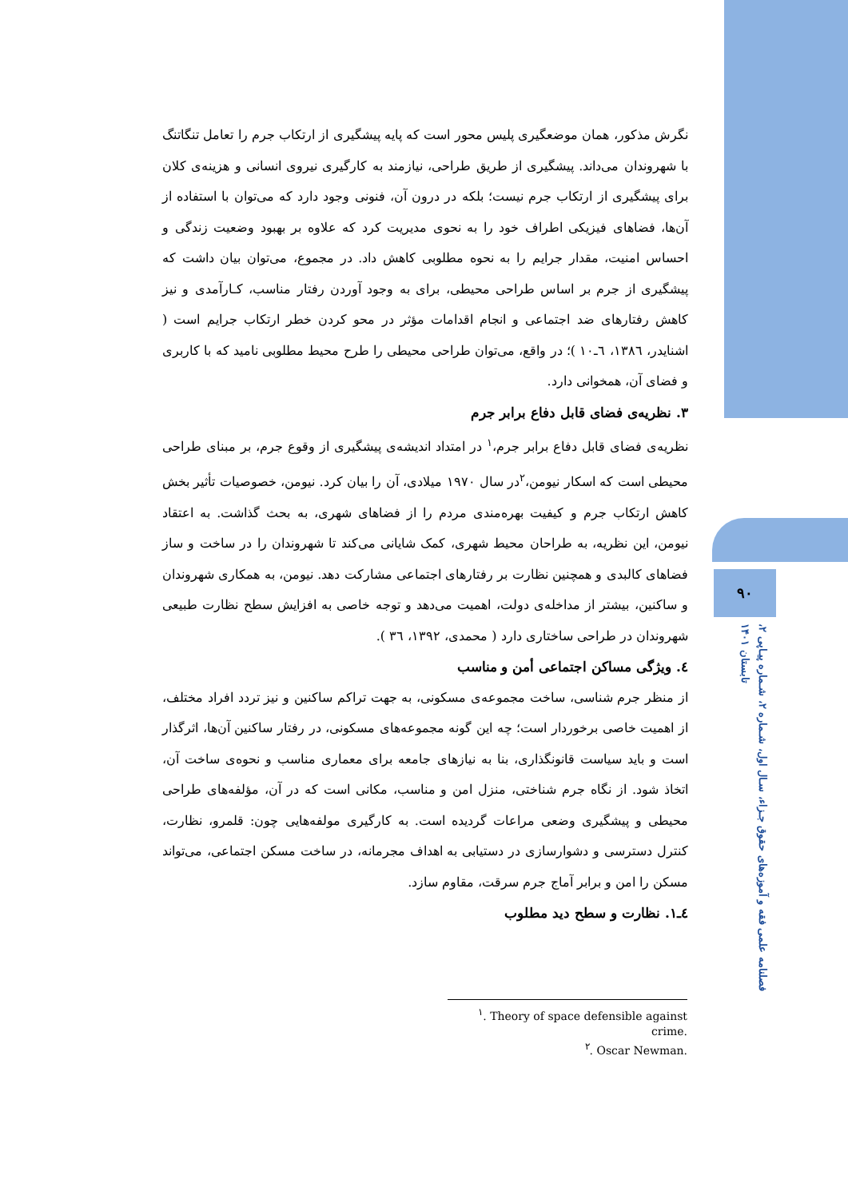۹۰
فصلنامه علمی فقه و آموزه‌های حقوق جـزاء، سـال اول، شـماره ۲، شـماره پیـاپی ۲، تابستان ۱۴۰۱
نگرش مذکور، همان موضعگیری پلیس محور است که پایه پیشگیری از ارتکاب جرم را تعامل تنگاتنگ با شهروندان می‌داند. پیشگیری از طریق طراحی، نیازمند به کارگیری نیروی انسانی و هزینه‌ی کلان برای پیشگیری از ارتکاب جرم نیست؛ بلکه در درون آن، فنونی وجود دارد که می‌توان با استفاده از آن‌ها، فضاهای فیزیکی اطراف خود را به نحوی مدیریت کرد که علاوه بر بهبود وضعیت زندگی و احساس امنیت، مقدار جرایم را به نحوه مطلوبی کاهش داد. در مجموع، می‌توان بیان داشت که پیشگیری از جرم بر اساس طراحی محیطی، برای به وجود آوردن رفتار مناسب، کـارآمدی و نیز کاهش رفتارهای ضد اجتماعی و انجام اقدامات مؤثر در محو کردن خطر ارتکاب جرایم است ( اشنایدر، ۱۳۸٦، ٦ـ۱۰ )؛ در واقع، می‌توان طراحی محیطی را طرح محیط مطلوبی نامید که با کاربری و فضای آن، همخوانی دارد.
۳. نظریه‌ی فضای قابل دفاع برابر جرم
نظریه‌ی فضای قابل دفاع برابر جرم،<sup>۱</sup> در امتداد اندیشه‌ی پیشگیری از وقوع جرم، بر مبنای طراحی محیطی است که اسکار نیومن،<sup>۲</sup>در سال ۱۹۷۰ میلادی، آن را بیان کرد. نیومن، خصوصیات تأثیر بخش کاهش ارتکاب جرم و کیفیت بهره‌مندی مردم را از فضاهای شهری، به بحث گذاشت. به اعتقاد نیومن، این نظریه، به طراحان محیط شهری، کمک شایانی می‌کند تا شهروندان را در ساخت و ساز فضاهای کالبدی و همچنین نظارت بر رفتارهای اجتماعی مشارکت دهد. نیومن، به همکاری شهروندان و ساکنین، بیشتر از مداخله‌ی دولت، اهمیت می‌دهد و توجه خاصی به افزایش سطح نظارت طبیعی شهروندان در طراحی ساختاری دارد ( محمدی، ۱۳۹۲، ۳٦ ).
٤. ویژگی مساکن اجتماعی أمن و مناسب
از منظر جرم شناسی، ساخت مجموعه‌ی مسکونی، به جهت تراکم ساکنین و نیز تردد افراد مختلف، از اهمیت خاصی برخوردار است؛ چه این گونه مجموعه‌های مسکونی، در رفتار ساکنین آن‌ها، اثرگذار است و باید سیاست قانونگذاری، بنا به نیازهای جامعه برای معماری مناسب و نحوه‌ی ساخت آن، اتخاذ شود. از نگاه جرم شناختی، منزل امن و مناسب، مکانی است که در آن، مؤلفه‌های طراحی محیطی و پیشگیری وضعی مراعات گردیده است. به کارگیری مولفه‌هایی چون: قلمرو، نظارت، کنترل دسترسی و دشوارسازی در دستیابی به اهداف مجرمانه، در ساخت مسکن اجتماعی، می‌تواند مسکن را امن و برابر آماج جرم سرقت، مقاوم سازد.
٤ـ۱. نظارت و سطح دید مطلوب
<sup>۱</sup>. Theory of space defensible against crime.
<sup>۲</sup>. Oscar Newman.